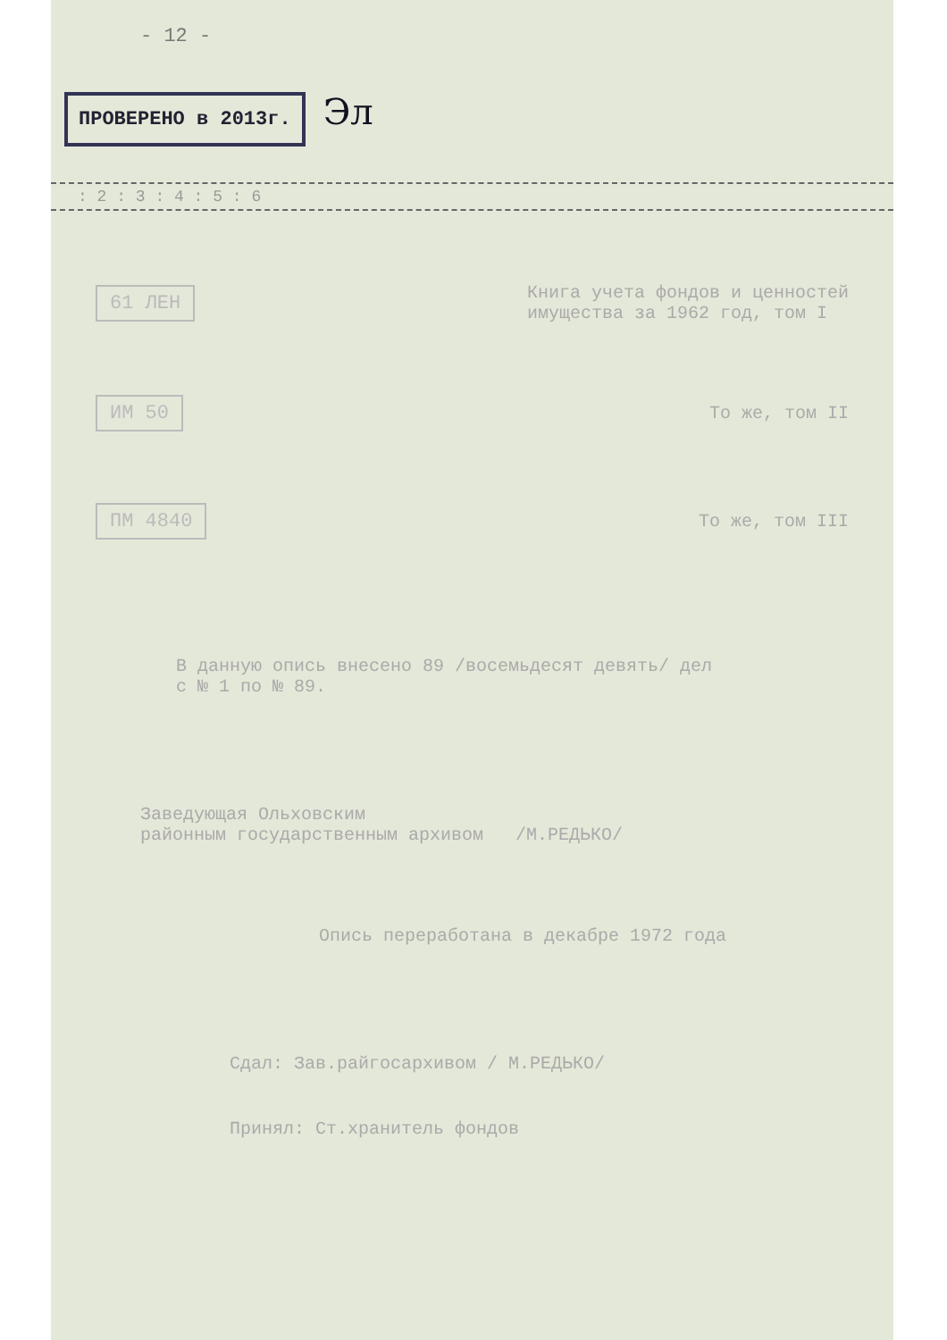- 12 -
ПРОВЕРЕНО в 2013г.
Эл
: 2 : 3 : 4 : 5 : 6
61 ЛЕН
Книга учета фондов и ценностей
имущества за 1962 год, том I
ИМ 50
То же, том II
ПМ 4840
То же, том III
В данную опись внесено 89 /восемьдесят девять/ дел
с № 1 по № 89.
Заведующая Ольховским
районным государственным архивом /М.РЕДЬКО/
Опись переработана в декабре 1972 года
Сдал: Зав.райгосархивом / М.РЕДЬКО/
Принял: Ст.хранитель фондов